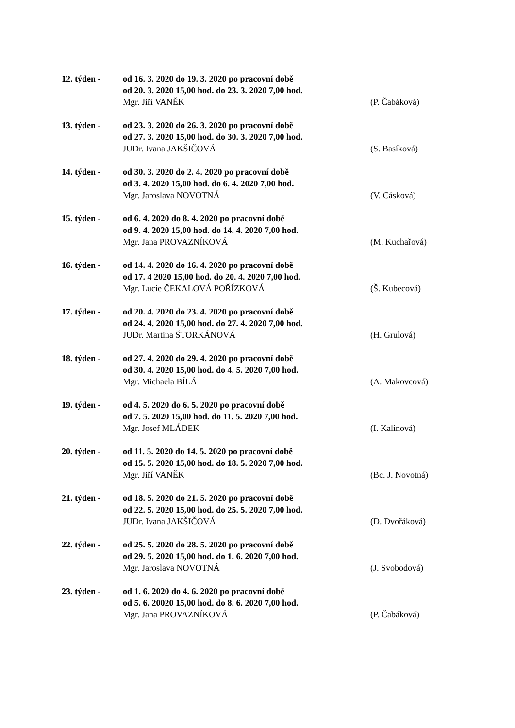12. týden -
od 16. 3. 2020 do 19. 3. 2020 po pracovní době
od 20. 3. 2020 15,00 hod. do 23. 3. 2020 7,00 hod.
Mgr. Jiří VANĚK
(P. Čabáková)
13. týden -
od 23. 3. 2020 do 26. 3. 2020 po pracovní době
od 27. 3. 2020 15,00 hod. do 30. 3. 2020 7,00 hod.
JUDr. Ivana JAKŠIČOVÁ
(S. Basíková)
14. týden -
od 30. 3. 2020 do 2. 4. 2020 po pracovní době
od 3. 4. 2020 15,00 hod. do 6. 4. 2020 7,00 hod.
Mgr. Jaroslava NOVOTNÁ
(V. Cásková)
15. týden -
od 6. 4. 2020 do 8. 4. 2020 po pracovní době
od 9. 4. 2020 15,00 hod. do 14. 4. 2020 7,00 hod.
Mgr. Jana PROVAZNÍKOVÁ
(M. Kuchařová)
16. týden -
od 14. 4. 2020 do 16. 4. 2020 po pracovní době
od 17. 4 2020 15,00 hod. do 20. 4. 2020 7,00 hod.
Mgr. Lucie ČEKALOVÁ POŘÍZKOVÁ
(Š. Kubecová)
17. týden -
od 20. 4. 2020 do 23. 4. 2020 po pracovní době
od 24. 4. 2020 15,00 hod. do 27. 4. 2020 7,00 hod.
JUDr. Martina ŠTORKÁNOVÁ
(H. Grulová)
18. týden -
od 27. 4. 2020 do 29. 4. 2020 po pracovní době
od 30. 4. 2020 15,00 hod. do 4. 5. 2020 7,00 hod.
Mgr. Michaela BÍLÁ
(A. Makovcová)
19. týden -
od 4. 5. 2020 do 6. 5. 2020 po pracovní době
od 7. 5. 2020 15,00 hod. do 11. 5. 2020 7,00 hod.
Mgr. Josef MLÁDEK
(I. Kalinová)
20. týden -
od 11. 5. 2020 do 14. 5. 2020 po pracovní době
od 15. 5. 2020 15,00 hod. do 18. 5. 2020 7,00 hod.
Mgr. Jiří VANĚK
(Bc. J. Novotná)
21. týden -
od 18. 5. 2020 do 21. 5. 2020 po pracovní době
od 22. 5. 2020 15,00 hod. do 25. 5. 2020 7,00 hod.
JUDr. Ivana JAKŠIČOVÁ
(D. Dvořáková)
22. týden -
od 25. 5. 2020 do 28. 5. 2020 po pracovní době
od 29. 5. 2020 15,00 hod. do 1. 6. 2020 7,00 hod.
Mgr. Jaroslava NOVOTNÁ
(J. Svobodová)
23. týden -
od 1. 6. 2020 do 4. 6. 2020 po pracovní době
od 5. 6. 20020 15,00 hod. do 8. 6. 2020 7,00 hod.
Mgr. Jana PROVAZNÍKOVÁ
(P. Čabáková)